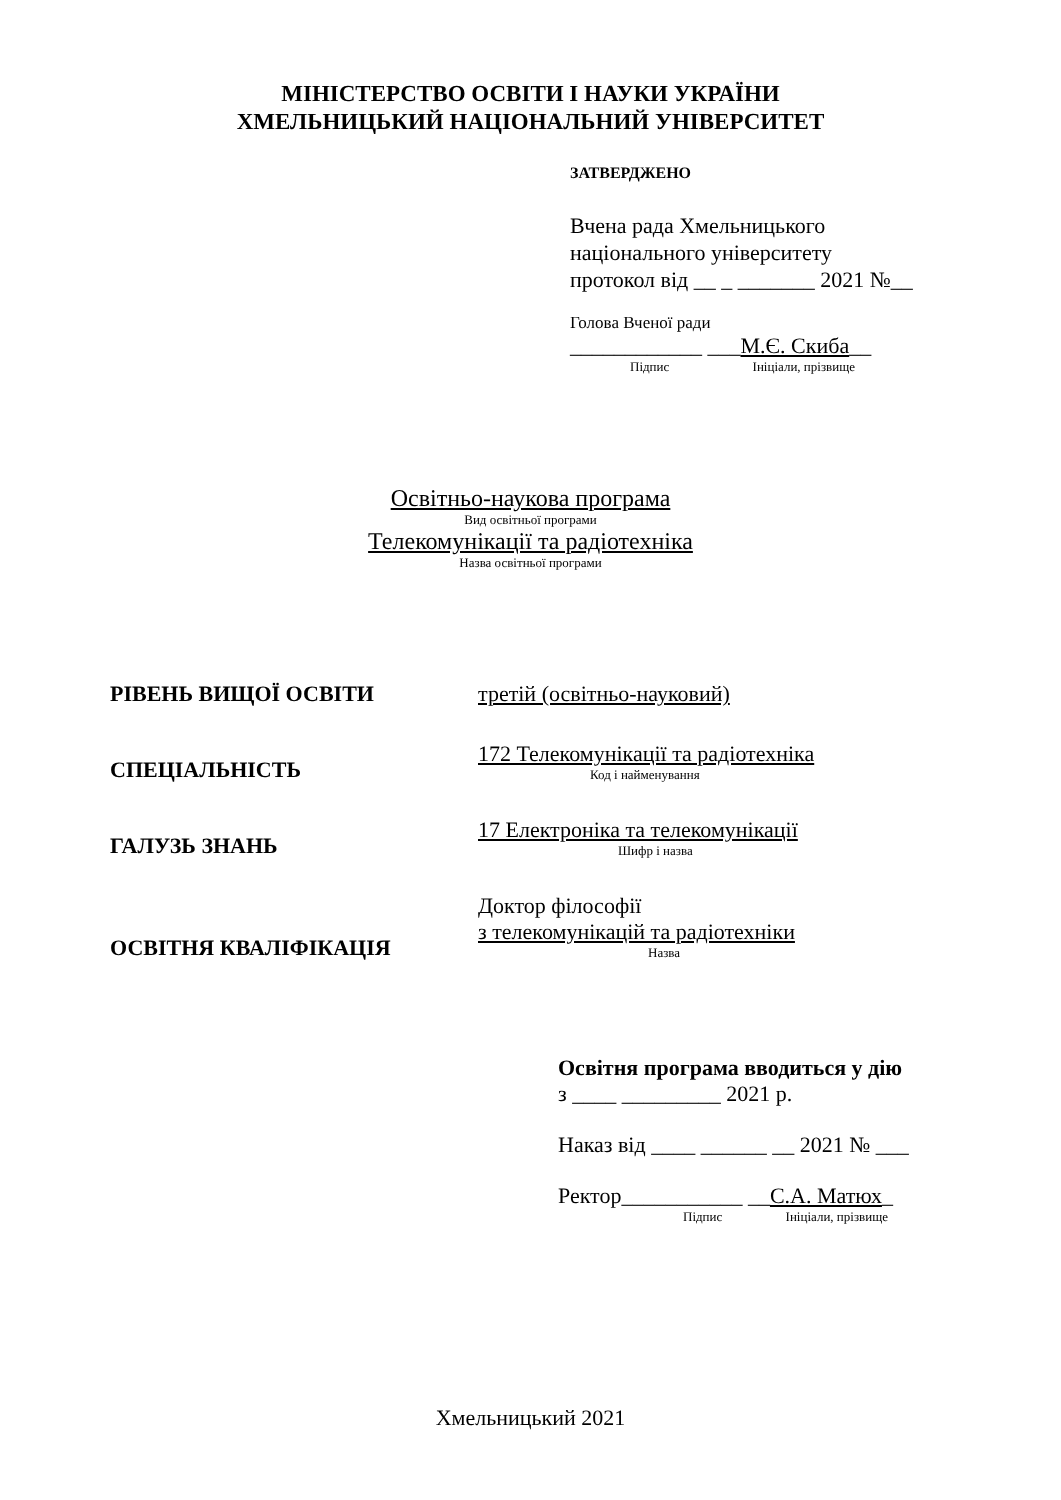МІНІСТЕРСТВО ОСВІТИ І НАУКИ УКРАЇНИ
ХМЕЛЬНИЦЬКИЙ НАЦІОНАЛЬНИЙ УНІВЕРСИТЕТ
ЗАТВЕРДЖЕНО
Вчена рада Хмельницького
національного університету
протокол від __ _ _______ 2021 №__
Голова Вченої ради
____________ ___М.Є. Скиба__
Підпис Ініціали, прізвище
Освітньо-наукова програма
Вид освітньої програми
Телекомунікації та радіотехніка
Назва освітньої програми
| РІВЕНЬ ВИЩОЇ ОСВІТИ | третій (освітньо-науковий) |
| СПЕЦІАЛЬНІСТЬ | 172 Телекомунікації та радіотехніка Код і найменування |
| ГАЛУЗЬ ЗНАНЬ | 17 Електроніка та телекомунікації Шифр і назва |
| ОСВІТНЯ КВАЛІФІКАЦІЯ | Доктор філософії з телекомунікацій та радіотехніки Назва |
Освітня програма вводиться у дію
з ____ _________ 2021 р.
Наказ від ____ ______ __ 2021 № ___
Ректор___________ __С.А. Матюх_
Підпис Ініціали, прізвище
Хмельницький 2021